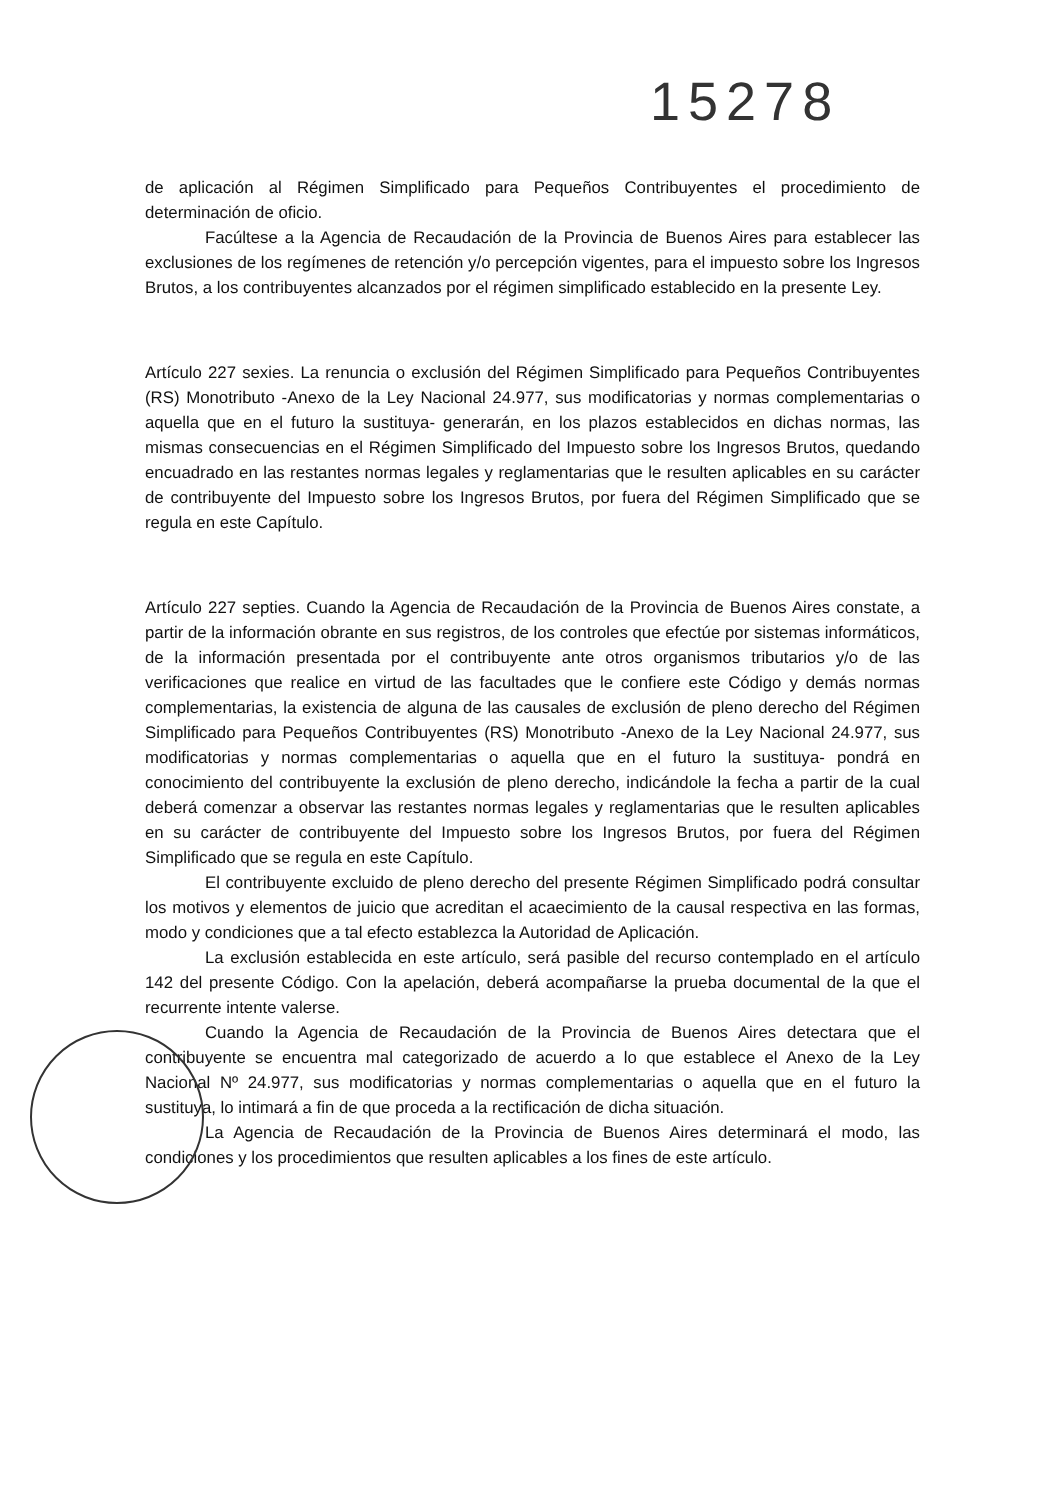15278
de aplicación al Régimen Simplificado para Pequeños Contribuyentes el procedimiento de determinación de oficio.
Facúltese a la Agencia de Recaudación de la Provincia de Buenos Aires para establecer las exclusiones de los regímenes de retención y/o percepción vigentes, para el impuesto sobre los Ingresos Brutos, a los contribuyentes alcanzados por el régimen simplificado establecido en la presente Ley.
Artículo 227 sexies. La renuncia o exclusión del Régimen Simplificado para Pequeños Contribuyentes (RS) Monotributo -Anexo de la Ley Nacional 24.977, sus modificatorias y normas complementarias o aquella que en el futuro la sustituya- generarán, en los plazos establecidos en dichas normas, las mismas consecuencias en el Régimen Simplificado del Impuesto sobre los Ingresos Brutos, quedando encuadrado en las restantes normas legales y reglamentarias que le resulten aplicables en su carácter de contribuyente del Impuesto sobre los Ingresos Brutos, por fuera del Régimen Simplificado que se regula en este Capítulo.
Artículo 227 septies. Cuando la Agencia de Recaudación de la Provincia de Buenos Aires constate, a partir de la información obrante en sus registros, de los controles que efectúe por sistemas informáticos, de la información presentada por el contribuyente ante otros organismos tributarios y/o de las verificaciones que realice en virtud de las facultades que le confiere este Código y demás normas complementarias, la existencia de alguna de las causales de exclusión de pleno derecho del Régimen Simplificado para Pequeños Contribuyentes (RS) Monotributo -Anexo de la Ley Nacional 24.977, sus modificatorias y normas complementarias o aquella que en el futuro la sustituya- pondrá en conocimiento del contribuyente la exclusión de pleno derecho, indicándole la fecha a partir de la cual deberá comenzar a observar las restantes normas legales y reglamentarias que le resulten aplicables en su carácter de contribuyente del Impuesto sobre los Ingresos Brutos, por fuera del Régimen Simplificado que se regula en este Capítulo.
El contribuyente excluido de pleno derecho del presente Régimen Simplificado podrá consultar los motivos y elementos de juicio que acreditan el acaecimiento de la causal respectiva en las formas, modo y condiciones que a tal efecto establezca la Autoridad de Aplicación.
La exclusión establecida en este artículo, será pasible del recurso contemplado en el artículo 142 del presente Código. Con la apelación, deberá acompañarse la prueba documental de la que el recurrente intente valerse.
Cuando la Agencia de Recaudación de la Provincia de Buenos Aires detectara que el contribuyente se encuentra mal categorizado de acuerdo a lo que establece el Anexo de la Ley Nacional Nº 24.977, sus modificatorias y normas complementarias o aquella que en el futuro la sustituya, lo intimará a fin de que proceda a la rectificación de dicha situación.
La Agencia de Recaudación de la Provincia de Buenos Aires determinará el modo, las condiciones y los procedimientos que resulten aplicables a los fines de este artículo.